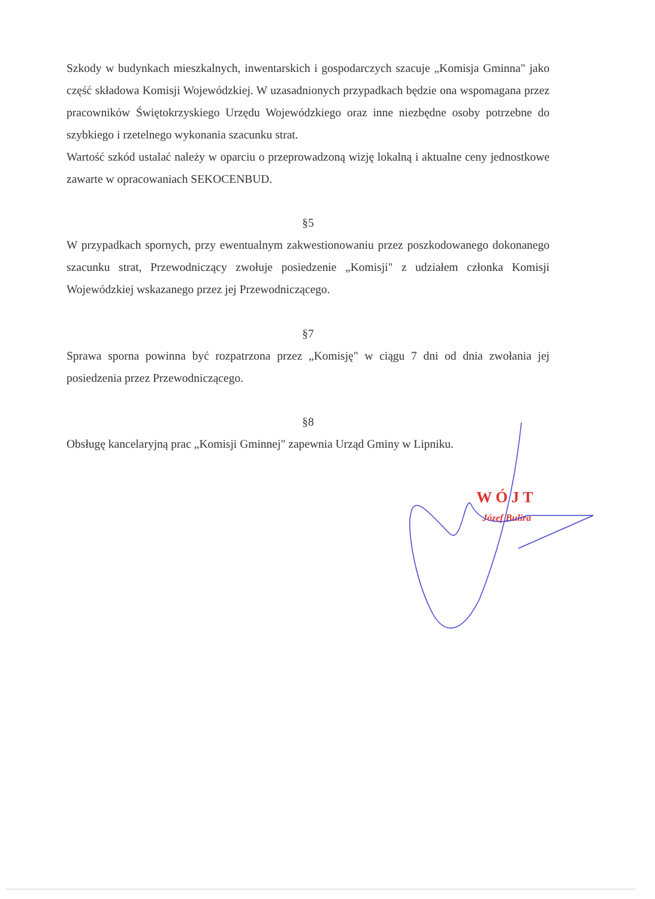Szkody w budynkach mieszkalnych, inwentarskich i gospodarczych szacuje „Komisja Gminna" jako część składowa Komisji Wojewódzkiej. W uzasadnionych przypadkach będzie ona wspomagana przez pracowników Świętokrzyskiego Urzędu Wojewódzkiego oraz inne niezbędne osoby potrzebne do szybkiego i rzetelnego wykonania szacunku strat.
Wartość szkód ustalać należy w oparciu o przeprowadzoną wizję lokalną i aktualne ceny jednostkowe zawarte w opracowaniach SEKOCENBUD.
§5
W przypadkach spornych, przy ewentualnym zakwestionowaniu przez poszkodowanego dokonanego szacunku strat, Przewodniczący zwołuje posiedzenie „Komisji" z udziałem członka Komisji Wojewódzkiej wskazanego przez jej Przewodniczącego.
§7
Sprawa sporna powinna być rozpatrzona przez „Komisję" w ciągu 7 dni od dnia zwołania jej posiedzenia przez Przewodniczącego.
§8
Obsługę kancelaryjną prac „Komisji Gminnej" zapewnia Urząd Gminy w Lipniku.
WÓJT
Józef Bulira